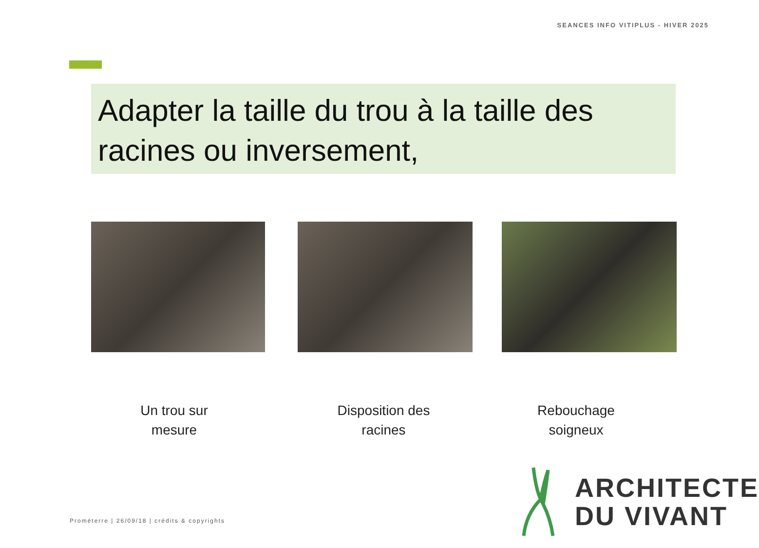SEANCES INFO VITIPLUS - HIVER 2025
Adapter la taille du trou à la taille des racines ou inversement,
Un trou sur
mesure
Disposition des
racines
Rebouchage
soigneux
Prométerre | 26/09/18 | crédits & copyrights
ARCHITECTE
DU VIVANT